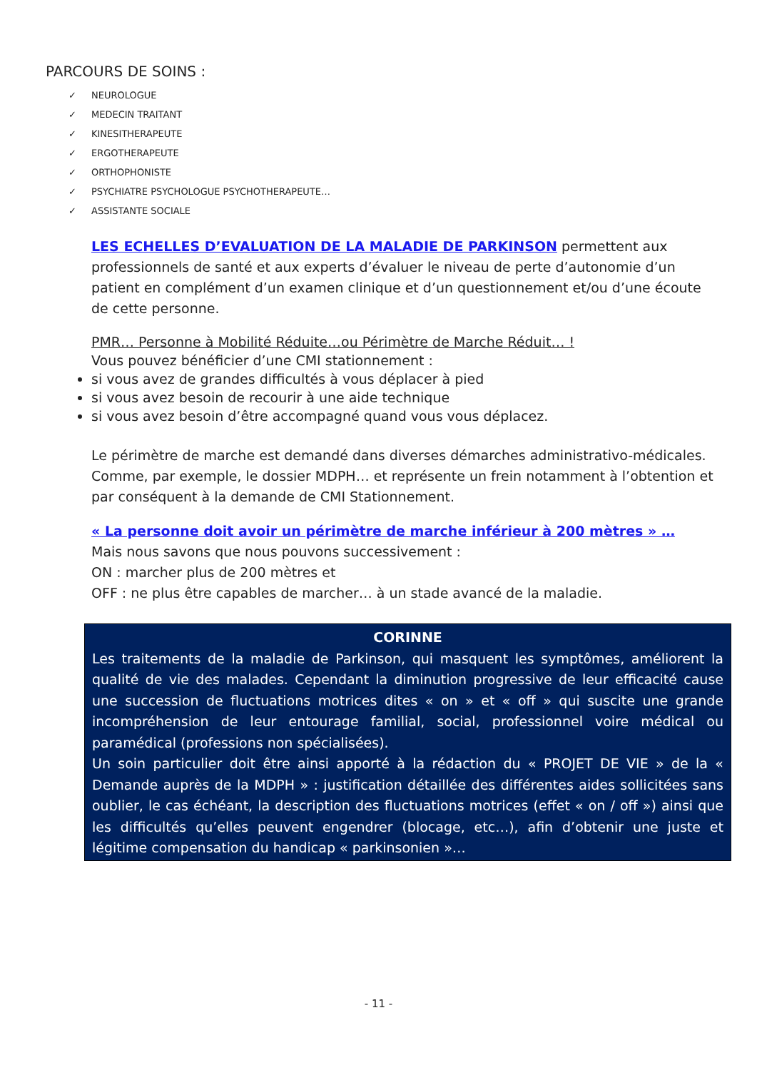PARCOURS DE SOINS :
✓ NEUROLOGUE
✓ MEDECIN TRAITANT
✓ KINESITHERAPEUTE
✓ ERGOTHERAPEUTE
✓ ORTHOPHONISTE
✓ PSYCHIATRE PSYCHOLOGUE PSYCHOTHERAPEUTE…
✓ ASSISTANTE SOCIALE
LES ECHELLES D’EVALUATION DE LA MALADIE DE PARKINSON permettent aux professionnels de santé et aux experts d’évaluer le niveau de perte d’autonomie d’un patient en complément d’un examen clinique et d’un questionnement et/ou d’une écoute de cette personne.
PMR… Personne à Mobilité Réduite…ou Périmètre de Marche Réduit… !
Vous pouvez bénéficier d’une CMI stationnement :
si vous avez de grandes difficultés à vous déplacer à pied
si vous avez besoin de recourir à une aide technique
si vous avez besoin d’être accompagné quand vous vous déplacez.
Le périmètre de marche est demandé dans diverses démarches administrativo-médicales. Comme, par exemple, le dossier MDPH… et représente un frein notamment à l’obtention et par conséquent à la demande de CMI Stationnement.
« La personne doit avoir un périmètre de marche inférieur à 200 mètres » …
Mais nous savons que nous pouvons successivement :
ON : marcher plus de 200 mètres et
OFF : ne plus être capables de marcher… à un stade avancé de la maladie.
CORINNE
Les traitements de la maladie de Parkinson, qui masquent les symptômes, améliorent la qualité de vie des malades. Cependant la diminution progressive de leur efficacité cause une succession de fluctuations motrices dites « on » et « off » qui suscite une grande incompréhension de leur entourage familial, social, professionnel voire médical ou paramédical (professions non spécialisées).
Un soin particulier doit être ainsi apporté à la rédaction du « PROJET DE VIE » de la « Demande auprès de la MDPH » : justification détaillée des différentes aides sollicitées sans oublier, le cas échéant, la description des fluctuations motrices (effet « on / off ») ainsi que les difficultés qu’elles peuvent engendrer (blocage, etc…), afin d’obtenir une juste et légitime compensation du handicap « parkinsonien »…
- 11 -